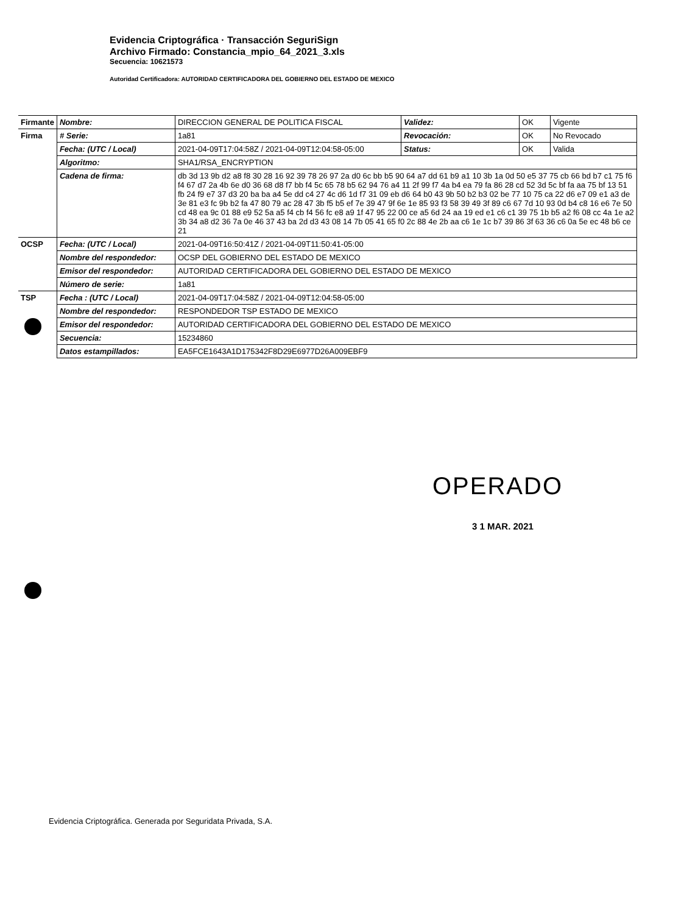Evidencia Criptográfica · Transacción SeguriSign
Archivo Firmado: Constancia_mpio_64_2021_3.xls
Secuencia: 10621573
Autoridad Certificadora: AUTORIDAD CERTIFICADORA DEL GOBIERNO DEL ESTADO DE MEXICO
| Firmante | Nombre: | DIRECCION GENERAL DE POLITICA FISCAL | Validez: | OK | Vigente |
| Firma | # Serie: | 1a81 | Revocación: | OK | No Revocado |
| | Fecha: (UTC / Local) | 2021-04-09T17:04:58Z / 2021-04-09T12:04:58-05:00 | Status: | OK | Valida |
| | Algoritmo: | SHA1/RSA_ENCRYPTION | | | |
| | Cadena de firma: | db 3d 13 9b d2 a8 f8 30 28 16 92 39 78 26 97 2a d0 6c bb b5 90 64 a7 dd 61 b9 a1 10 3b 1a 0d 50 e5 37 75 cb 66 bd b7 c1 75 f6 f4 67 d7 2a 4b 6e d0 36 68 d8 f7 bb f4 5c 65 78 b5 62 94 76 a4 11 2f 99 f7 4a b4 ea 79 fa 86 28 cd 52 3d 5c bf fa aa 75 bf 13 51 fb 24 f9 e7 37 d3 20 ba ba a4 5e dd c4 27 4c d6 1d f7 31 09 eb d6 64 b0 43 9b 50 b2 b3 02 be 77 10 75 ca 22 d6 e7 09 e1 a3 de 3e 81 e3 fc 9b b2 fa 47 80 79 ac 28 47 3b f5 b5 ef 7e 39 47 9f 6e 1e 85 93 f3 58 39 49 3f 89 c6 67 7d 10 93 0d b4 c8 16 e6 7e 50 cd 48 ea 9c 01 88 e9 52 5a a5 f4 cb f4 56 fc e8 a9 1f 47 95 22 00 ce a5 6d 24 aa 19 ed e1 c6 c1 39 75 1b b5 a2 f6 08 cc 4a 1e a2 3b 34 a8 d2 36 7a 0e 46 37 43 ba 2d d3 43 08 14 7b 05 41 65 f0 2c 88 4e 2b aa c6 1e 1c b7 39 86 3f 63 36 c6 0a 5e ec 48 b6 ce 21 | | | |
| OCSP | Fecha: (UTC / Local) | 2021-04-09T16:50:41Z / 2021-04-09T11:50:41-05:00 | | | |
| | Nombre del respondedor: | OCSP DEL GOBIERNO DEL ESTADO DE MEXICO | | | |
| | Emisor del respondedor: | AUTORIDAD CERTIFICADORA DEL GOBIERNO DEL ESTADO DE MEXICO | | | |
| | Número de serie: | 1a81 | | | |
| TSP | Fecha : (UTC / Local) | 2021-04-09T17:04:58Z / 2021-04-09T12:04:58-05:00 | | | |
| | Nombre del respondedor: | RESPONDEDOR TSP ESTADO DE MEXICO | | | |
| | Emisor del respondedor: | AUTORIDAD CERTIFICADORA DEL GOBIERNO DEL ESTADO DE MEXICO | | | |
| | Secuencia: | 15234860 | | | |
| | Datos estampillados: | EA5FCE1643A1D175342F8D29E6977D26A009EBF9 | | | |
OPERADO
3 1 MAR. 2021
Evidencia Criptográfica. Generada por Seguridata Privada, S.A.